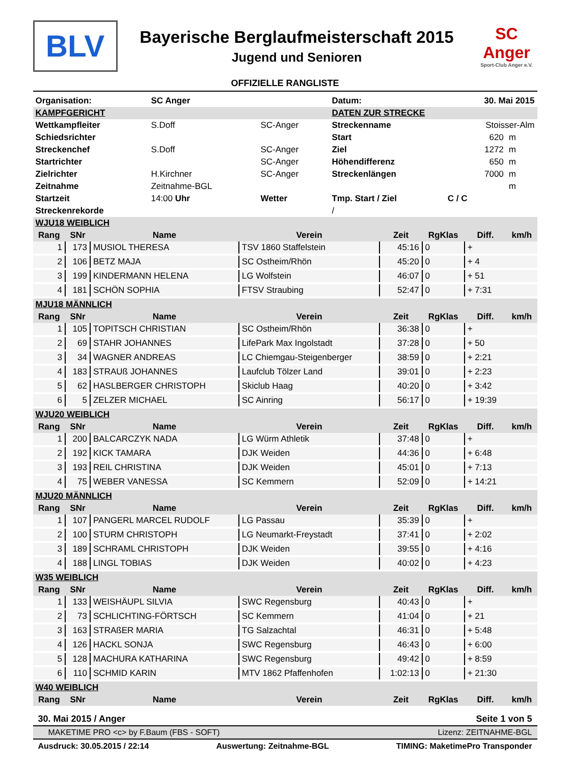BLV
Bayerische Berglaufmeisterschaft 2015
Jugend und Senioren
SC
Anger
Sport-Club Anger e.V.
OFFIZIELLE RANGLISTE
| Organisation: | SC Anger | | Datum: | 30. Mai 2015 | |
| KAMPFGERICHT | | | DATEN ZUR STRECKE | | |
| Wettkampfleiter | S.Doff | SC-Anger | Streckenname | Stoisser-Alm | |
| Schiedsrichter | | | Start | 620 | m |
| Streckenchef | S.Doff | SC-Anger | Ziel | 1272 | m |
| Startrichter | | SC-Anger | Höhendifferenz | 650 | m |
| Zielrichter | H.Kirchner | SC-Anger | Streckenlängen | 7000 | m |
| Zeitnahme | Zeitnahme-BGL | | | | m |
| Startzeit | 14:00 Uhr | Wetter | Tmp. Start / Ziel | C / C | |
| Streckenrekorde | | | / | | |
| WJU18 WEIBLICH | | | | | | | |
| Rang | SNr | Name | Verein | Zeit | RgKlas | Diff. | km/h |
| 1 | 173 | MUSIOL THERESA | TSV 1860 Staffelstein | 45:16 | 0 | + | |
| 2 | 106 | BETZ MAJA | SC Ostheim/Rhön | 45:20 | 0 | + 4 | |
| 3 | 199 | KINDERMANN HELENA | LG Wolfstein | 46:07 | 0 | + 51 | |
| 4 | 181 | SCHÖN SOPHIA | FTSV Straubing | 52:47 | 0 | + 7:31 | |
| MJU18 MÄNNLICH | | | | | | | |
| Rang | SNr | Name | Verein | Zeit | RgKlas | Diff. | km/h |
| 1 | 105 | TOPITSCH CHRISTIAN | SC Ostheim/Rhön | 36:38 | 0 | + | |
| 2 | 69 | STAHR JOHANNES | LifePark Max Ingolstadt | 37:28 | 0 | + 50 | |
| 3 | 34 | WAGNER ANDREAS | LC Chiemgau-Steigenberger | 38:59 | 0 | + 2:21 | |
| 4 | 183 | STRAUß JOHANNES | Laufclub Tölzer Land | 39:01 | 0 | + 2:23 | |
| 5 | 62 | HASLBERGER CHRISTOPH | Skiclub Haag | 40:20 | 0 | + 3:42 | |
| 6 | 5 | ZELZER MICHAEL | SC Ainring | 56:17 | 0 | + 19:39 | |
| WJU20 WEIBLICH | | | | | | | |
| Rang | SNr | Name | Verein | Zeit | RgKlas | Diff. | km/h |
| 1 | 200 | BALCARCZYK NADA | LG Würm Athletik | 37:48 | 0 | + | |
| 2 | 192 | KICK TAMARA | DJK Weiden | 44:36 | 0 | + 6:48 | |
| 3 | 193 | REIL CHRISTINA | DJK Weiden | 45:01 | 0 | + 7:13 | |
| 4 | 75 | WEBER VANESSA | SC Kemmern | 52:09 | 0 | + 14:21 | |
| MJU20 MÄNNLICH | | | | | | | |
| Rang | SNr | Name | Verein | Zeit | RgKlas | Diff. | km/h |
| 1 | 107 | PANGERL MARCEL RUDOLF | LG Passau | 35:39 | 0 | + | |
| 2 | 100 | STURM CHRISTOPH | LG Neumarkt-Freystadt | 37:41 | 0 | + 2:02 | |
| 3 | 189 | SCHRAML CHRISTOPH | DJK Weiden | 39:55 | 0 | + 4:16 | |
| 4 | 188 | LINGL TOBIAS | DJK Weiden | 40:02 | 0 | + 4:23 | |
| W35 WEIBLICH | | | | | | | |
| Rang | SNr | Name | Verein | Zeit | RgKlas | Diff. | km/h |
| 1 | 133 | WEISHÄUPL SILVIA | SWC Regensburg | 40:43 | 0 | + | |
| 2 | 73 | SCHLICHTING-FÖRTSCH | SC Kemmern | 41:04 | 0 | + 21 | |
| 3 | 163 | STRAßER MARIA | TG Salzachtal | 46:31 | 0 | + 5:48 | |
| 4 | 126 | HACKL SONJA | SWC Regensburg | 46:43 | 0 | + 6:00 | |
| 5 | 128 | MACHURA KATHARINA | SWC Regensburg | 49:42 | 0 | + 8:59 | |
| 6 | 110 | SCHMID KARIN | MTV 1862 Pfaffenhofen | 1:02:13 | 0 | + 21:30 | |
| W40 WEIBLICH | | | | | | | |
| Rang | SNr | Name | Verein | Zeit | RgKlas | Diff. | km/h |
30. Mai 2015 / Anger Seite 1 von 5
MAKETIME PRO <c> by F.Baum (FBS - SOFT) Lizenz: ZEITNAHME-BGL
Ausdruck: 30.05.2015 / 22:14 Auswertung: Zeitnahme-BGL TIMING: MaketimePro Transponder